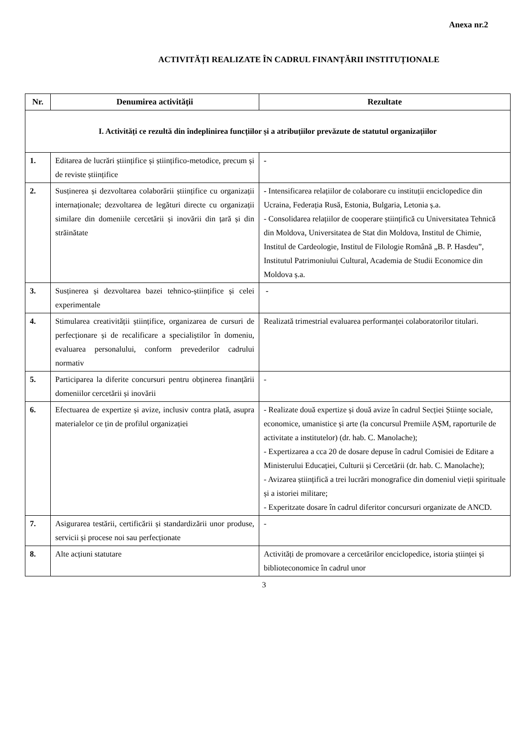Anexa nr.2
ACTIVITĂȚI REALIZATE ÎN CADRUL FINANȚĂRII INSTITUȚIONALE
| Nr. | Denumirea activității | Rezultate |
| --- | --- | --- |
| I. Activități ce rezultă din îndeplinirea funcțiilor și a atribuțiilor prevăzute de statutul organizațiilor | | |
| 1. | Editarea de lucrări științifice și științifico-metodice, precum și de reviste științifice | - |
| 2. | Susținerea și dezvoltarea colaborării științifice cu organizații internaționale; dezvoltarea de legături directe cu organizații similare din domeniile cercetării și inovării din țară și din străinătate | - Intensificarea relațiilor de colaborare cu instituții enciclopedice din Ucraina, Federația Rusă, Estonia, Bulgaria, Letonia ș.a. - Consolidarea relațiilor de cooperare științifică cu Universitatea Tehnică din Moldova, Universitatea de Stat din Moldova, Institul de Chimie, Institul de Cardeologie, Institul de Filologie Română „B. P. Hasdeu”, Institutul Patrimoniului Cultural, Academia de Studii Economice din Moldova ș.a. |
| 3. | Susținerea și dezvoltarea bazei tehnico-științifice și celei experimentale | - |
| 4. | Stimularea creativității științifice, organizarea de cursuri de perfecționare și de recalificare a specialiștilor în domeniu, evaluarea personalului, conform prevederilor cadrului normativ | Realizată trimestrial evaluarea performanței colaboratorilor titulari. |
| 5. | Participarea la diferite concursuri pentru obținerea finanțării domeniilor cercetării și inovării | - |
| 6. | Efectuarea de expertize și avize, inclusiv contra plată, asupra materialelor ce țin de profilul organizației | - Realizate două expertize și două avize în cadrul Secției Științe sociale, economice, umanistice și arte (la concursul Premiile AȘM, raporturile de activitate a institutelor) (dr. hab. C. Manolache); - Expertizarea a cca 20 de dosare depuse în cadrul Comisiei de Editare a Ministerului Educației, Culturii și Cercetării (dr. hab. C. Manolache); - Avizarea științifică a trei lucrări monografice din domeniul vieții spirituale și a istoriei militare; - Experitzate dosare în cadrul diferitor concursuri organizate de ANCD. |
| 7. | Asigurarea testării, certificării și standardizării unor produse, servicii și procese noi sau perfecționate | - |
| 8. | Alte acțiuni statutare | Activități de promovare a cercetărilor enciclopedice, istoria științei și biblioteconomice în cadrul unor |
3